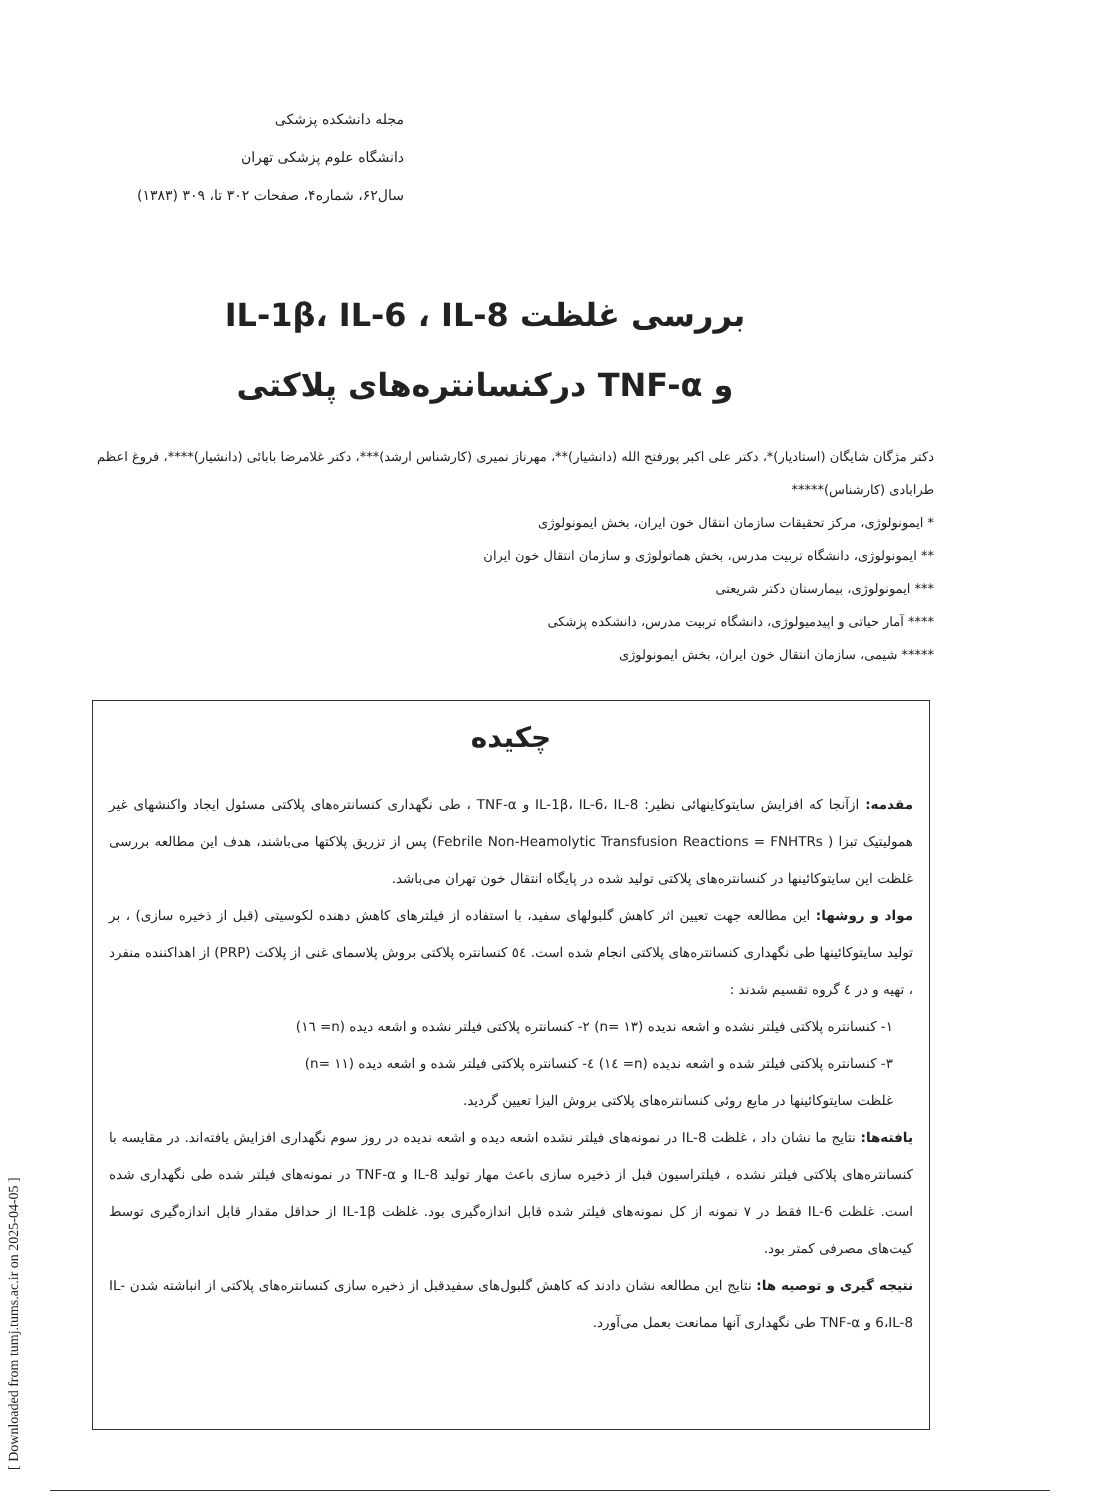مجله دانشکده پزشکی
دانشگاه علوم پزشکی تهران
سال۶۲، شماره۴، صفحات ۳۰۲ تا، ۳۰۹ (۱۳۸۳)
بررسی غلظت IL-1β، IL-6 ، IL-8
و TNF-α درکنسانتره‌های پلاکتی
دکتر مژگان شایگان (استادیار)*، دکتر علی اکبر پورفتح الله (دانشیار)**، مهرناز نمیری (کارشناس ارشد)***، دکتر غلامرضا بابائی (دانشیار)****، فروغ اعظم طرابادی (کارشناس)*****
* ایمونولوژی، مرکز تحقیقات سازمان انتقال خون ایران، بخش ایمونولوژی
** ایمونولوژی، دانشگاه تربیت مدرس، بخش هماتولوژی و سازمان انتقال خون ایران
*** ایمونولوژی، بیمارستان دکتر شریعتی
**** آمار حیاتی و اپیدمیولوژی، دانشگاه تربیت مدرس، دانشکده پزشکی
***** شیمی، سازمان انتقال خون ایران، بخش ایمونولوژی
چکیده
مقدمه: ازآنجا که افزایش سایتوکاینهائی نظیر: IL-1β، IL-6، IL-8 و TNF-α ، طی نگهداری کنسانتره‌های پلاکتی مسئول ایجاد واکنشهای غیر همولیتیک تبزا ( Febrile Non-Heamolytic Transfusion Reactions = FNHTRs) پس از تزریق پلاکتها می‌باشند، هدف این مطالعه بررسی غلظت این سایتوکائینها در کنسانتره‌های پلاکتی تولید شده در پایگاه انتقال خون تهران می‌باشد.
مواد و روشها: این مطالعه جهت تعیین اثر کاهش گلبولهای سفید، با استفاده از فیلترهای کاهش دهنده لکوسیتی (قبل از ذخیره سازی) ، بر تولید سایتوکائینها طی نگهداری کنسانتره‌های پلاکتی انجام شده است. ٥٤ کنسانتره پلاکتی بروش پلاسمای غنی از پلاکت (PRP) از اهداکننده منفرد ، تهیه و در ٤ گروه تقسیم شدند :
۱- کنسانتره پلاکتی فیلتر نشده و اشعه ندیده (n= ۱۳) ۲- کنسانتره پلاکتی فیلتر نشده و اشعه دیده (n= ١٦)
۳- کنسانتره پلاکتی فیلتر شده و اشعه ندیده (n= ١٤) ٤- کنسانتره پلاکتی فیلتر شده و اشعه دیده (n= ۱۱)
غلظت سایتوکائینها در مایع روئی کنسانتره‌های پلاکتی بروش الیزا تعیین گردید.
یافته‌ها: نتایج ما نشان داد ، غلظت IL-8 در نمونه‌های فیلتر نشده اشعه دیده و اشعه ندیده در روز سوم نگهداری افزایش یافته‌اند. در مقایسه با کنسانتره‌های پلاکتی فیلتر نشده ، فیلتراسیون قبل از ذخیره سازی باعث مهار تولید IL-8 و TNF-α در نمونه‌های فیلتر شده طی نگهداری شده است. غلظت IL-6 فقط در ۷ نمونه از کل نمونه‌های فیلتر شده قابل اندازه‌گیری بود. غلظت IL-1β از حداقل مقدار قابل اندازه‌گیری توسط کیت‌های مصرفی کمتر بود.
نتیجه گیری و توصیه ها: نتایج این مطالعه نشان دادند که کاهش گلبول‌های سفیدقبل از ذخیره سازی کنسانتره‌های پلاکتی از انباشته شدن IL-6،IL-8 و TNF-α طی نگهداری آنها ممانعت بعمل می‌آورد.
[ Downloaded from tumj.tums.ac.ir on 2025-04-05 ]